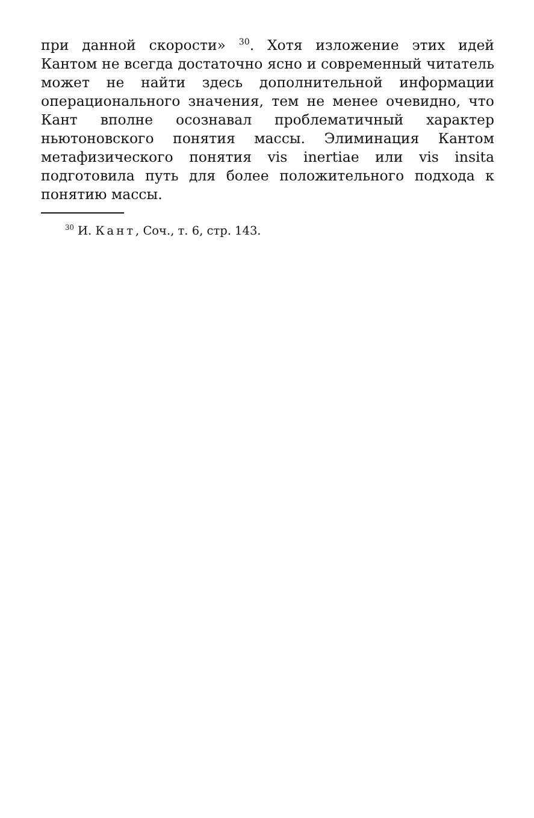при данной скорости» <sup>30</sup>. Хотя изложение этих идей Кантом не всегда достаточно ясно и современный читатель может не найти здесь дополнительной информации операционального значения, тем не менее очевидно, что Кант вполне осознавал проблематичный характер ньютоновского понятия массы. Элиминация Кантом метафизического понятия vis inertiae или vis insita подготовила путь для более положительного подхода к понятию массы.
<sup>30</sup> И. Кант, Соч., т. 6, стр. 143.